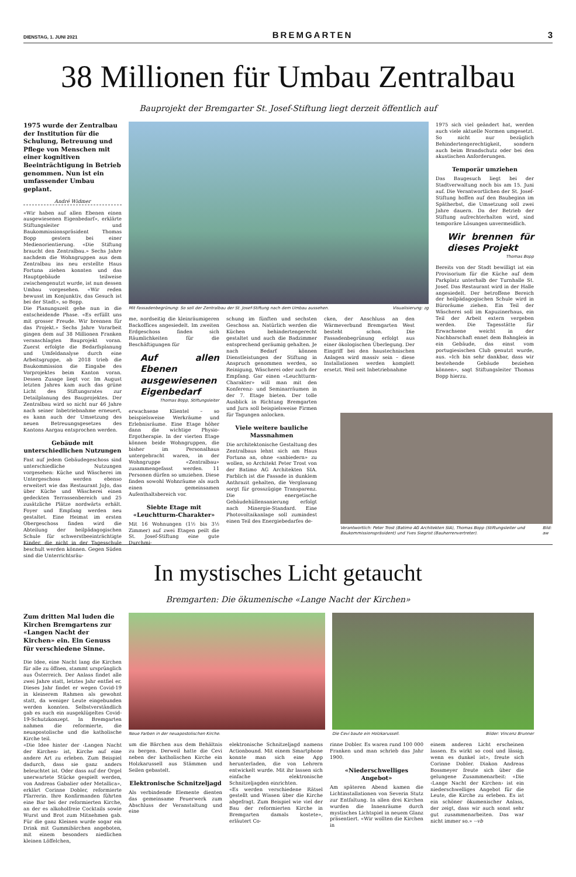DIENSTAG, 1. JUNI 2021 BREMGARTEN 3
38 Millionen für Umbau Zentralbau
Bauprojekt der Bremgarter St. Josef-Stiftung liegt derzeit öffentlich auf
1975 wurde der Zentralbau der Institution für die Schulung, Betreuung und Pflege von Menschen mit einer kognitiven Beeinträchtigung in Betrieb genommen. Nun ist ein umfassender Umbau geplant.
André Widmer
«Wir haben auf allen Ebenen einen ausgewiesenen Eigenbedarf», erklärte Stiftungsleiter und Baukommissionspräsident Thomas Bopp gestern bei einer Medienorientierung. «Die Stiftung braucht den Zentralbau.» Sechs Jahre nachdem die Wohngruppen aus dem Zentralbau ins neu erstellte Haus Fortuna ziehen konnten und das Hauptgebäude teilweise zwischengenutzt wurde, ist nun dessen Umbau vorgesehen. «Wir reden bewusst im Konjunktiv, das Gesuch ist bei der Stadt», so Bopp.
Die Planungszeit gehe nun in die entscheidende Phase. «Es erfüllt uns mit grosser Freude. Wir brennen für das Projekt.» Sechs Jahre Vorarbeit gingen dem auf 38 Millionen Franken veranschlagten Bauprojekt voran. Zuerst erfolgte die Bedarfsplanung und Umfeldanalyse durch eine Arbeitsgruppe, ab 2018 trieb die Baukommission die Eingabe des Vorprojektes beim Kanton voran. Dessen Zusage liegt vor. Im August letzten Jahres kam auch das grüne Licht des Stiftungsrates zur Detailplanung des Bauprojektes. Der Zentralbau wird so nicht nur 46 Jahre nach seiner Inbetriebnahme erneuert, es kann auch der Umsetzung des neuen Betreuungsgesetzes des Kantons Aargau entsprochen werden.
Gebäude mit unterschiedlichen Nutzungen
Fast auf jedem Gebäudegeschoss sind unterschiedliche Nutzungen vorgesehen: Küche und Wäscherei im Untergeschoss werden ebenso erweitert wie das Restaurant JoJo, das über Küche und Wäscherei einen gedeckten Terrassenbereich und 25 zusätzliche Plätze nordwärts erhält. Foyer und Empfang werden neu gestaltet. Eine Heimat im ersten Obergeschoss finden wird die Abteilung der heilpädagogischen Schule für schwerstbeeinträchtigte Kinder, die nicht in der Tagesschule beschult werden können. Gegen Süden sind die Unterrichtsräu-
Mit Fassadenbegrünung: So soll der Zentralbau der St. Josef-Stiftung nach dem Umbau aussehen. Visualisierung: zg
me, nordseitig die kleinräumigeren Backoffices angesiedelt. Im zweiten Erdgeschoss finden sich Räumlichkeiten für die Beschäftigungen für
Auf allen Ebenen ausgewiesenen Eigenbedarf
Thomas Bopp, Stiftungsleiter
erwachsene Klientel – so beispielsweise Werkräume und Erlebnisräume. Eine Etage höher dann die wichtige Physio-Ergotherapie. In der vierten Etage können beide Wohngruppen, die bisher im Personalhaus untergebracht waren, in der Wohngruppe «Zentralbau» zusammengefasst werden. 11 Personen dürfen so umziehen. Diese finden sowohl Wohnräume als auch einen gemeinsamen Aufenthaltsbereich vor.
Siebte Etage mit «Leuchtturm-Charakter»
Mit 16 Wohnungen (1½ bis 3½ Zimmer) auf zwei Etagen peilt die St. Josef-Stiftung eine gute Durchmi-
schung im fünften und sechsten Geschoss an. Natürlich werden die Küchen behindertengerecht gestaltet und auch die Badzimmer entsprechend geräumig gehalten. Je nach Bedarf können Dienstleistungen der Stiftung in Anspruch genommen werden, so Reinigung, Wäscherei oder auch der Empfang. Gar einen «Leuchtturm-Charakter» will man mit den Konferenz- und Seminarräumen in der 7. Etage bieten. Der tolle Ausblick in Richtung Bremgarten und Jura soll beispielsweise Firmen für Tagungen anlocken.
Viele weitere bauliche Massnahmen
Die architektonische Gestaltung des Zentralbaus lehnt sich am Haus Fortuna an, ohne «anbiedern» zu wollen, so Architekt Peter Trost von der Batimo AG Architekten SIA. Farblich ist die Fassade in dunklem Anthrazit gehalten, die Verglasung sorgt für grosszügige Transparenz. Die energetische Gebäudehüllensanierung erfolgt nach Minergie-Standard. Eine Photovoltaikanlage soll zumindest einen Teil des Energiebedarfes de-
cken, der Anschluss an den Wärmeverbund Bremgarten West besteht schon. Die Fassadenbegrünung erfolgt aus einer ökologischen Überlegung. Der Eingriff bei den haustechnischen Anlagen wird massiv sein – diese Installationen werden komplett ersetzt. Weil seit Inbetriebnahme
1975 sich viel geändert hat, werden auch viele aktuelle Normen umgesetzt. So nicht nur bezüglich Behindertengerechtigkeit, sondern auch beim Brandschutz oder bei den akustischen Anforderungen.
Temporär umziehen
Das Baugesuch liegt bei der Stadtverwaltung noch bis am 15. Juni auf. Die Verantwortlichen der St. Josef-Stiftung hoffen auf den Baubeginn im Spätherbst, die Umsetzung soll zwei Jahre dauern. Da der Betrieb der Stiftung aufrechterhalten wird, sind temporäre Lösungen unvermeidlich.
Wir brennen für dieses Projekt
Thomas Bopp
Bereits von der Stadt bewilligt ist ein Provisorium für die Küche auf dem Parkplatz unterhalb der Turnhalle St. Josef. Das Restaurant wird in der Halle angesiedelt. Der betroffene Bereich der heilpädagogischen Schule wird in Büroräume ziehen. Ein Teil der Wäscherei soll im Kapuzinerhaus, ein Teil der Arbeit extern vergeben werden. Die Tagesstätte für Erwachsene weicht in der Nachbarschaft ennet dem Bahngleis in ein Gebäude, das einst vom portugiesischen Club genutzt wurde, aus. «Ich bin sehr dankbar, dass wir bestehende Gebäude beziehen können», sagt Stiftungsleiter Thomas Bopp hierzu.
Verantwortlich: Peter Trost (Batimo AG Architekten SIA), Thomas Bopp (Stiftungsleiter und Baukommissionspräsident) und Yves Siegrist (Bauherrenvertreter). Bild: aw
In mystisches Licht getaucht
Bremgarten: Die ökumenische «Lange Nacht der Kirchen»
Zum dritten Mal luden die Kirchen Bremgartens zur «Langen Nacht der Kirchen» ein. Ein Genuss für verschiedene Sinne.
Die Idee, eine Nacht lang die Kirchen für alle zu öffnen, stammt ursprünglich aus Österreich. Der Anlass findet alle zwei Jahre statt, letztes Jahr entfiel er. Dieses Jahr findet er wegen Covid-19 in kleinerem Rahmen als gewohnt statt, da weniger Leute eingebunden werden konnten. Selbstverständlich gab es auch ein ausgeklügeltes Covid-19-Schutzkonzept. In Bremgarten nahmen die reformierte, die neuapostolische und die katholische Kirche teil.
«Die Idee hinter der ‹Langen Nacht der Kirchen› ist, Kirche auf eine andere Art zu erleben. Zum Beispiel dadurch, dass sie ganz anders beleuchtet ist. Oder dass auf der Orgel unerwartete Stücke gespielt werden, von Andreas Gabalier oder Metallica», erklärt Corinne Dobler, reformierte Pfarrerin. Ihre Konfirmanden führten eine Bar bei der reformierten Kirche, an der es alkoholfreie Cocktails sowie Wurst und Brot zum Mitnehmen gab. Für die ganz Kleinen wurde sogar ein Drink mit Gummibärchen angeboten, mit einem besonders niedlichen kleinen Löffelchen,
Neue Farben in der neuapostolischen Kirche. Die Cevi baute ein Holzkarussell. Bilder: Vincenz Brunner
um die Bärchen aus dem Behältnis zu bergen. Derweil hatte die Cevi neben der katholischen Kirche ein Holzkarussell aus Stämmen und Seilen gebastelt.
Elektronische Schnitzeljagd
Als verbindende Elemente dienten das gemeinsame Feuerwerk zum Abschluss der Veranstaltung und eine
elektronische Schnitzeljagd namens Actionbound. Mit einem Smartphone konnte man sich eine App herunterladen, die von Lehrern entwickelt wurde. Mit ihr lassen sich einfache elektronische Schnitzeljagden einrichten.
«Es werden verschiedene Rätsel gestellt und Wissen über die Kirche abgefragt. Zum Beispiel wie viel der Bau der reformierten Kirche in Bremgarten damals kostete», erläutert Co-
rinne Dobler. Es waren rund 100 000 Franken und man schrieb das Jahr 1900.
«Niederschwelliges Angebot»
Am späteren Abend kamen die Lichtinstallationen von Severin Stutz zur Entfaltung. In allen drei Kirchen wurden die Innenräume durch mystisches Lichtspiel in neuem Glanz präsentiert. «Wir wollten die Kirchen in
einem anderen Licht erscheinen lassen. Es wirkt so cool und lässig, wenn es dunkel ist», freute sich Corinne Dobler. Diakon Andreas Bossmeyer freute sich über die gelungene Zusammenarbeit: «Die ‹Lange Nacht der Kirchen› ist ein niederschwelliges Angebot für die Leute, die Kirche zu erleben. Es ist ein schöner ökumenischer Anlass, der zeigt, dass wir auch sonst sehr gut zusammenarbeiten. Das war nicht immer so.» --vb